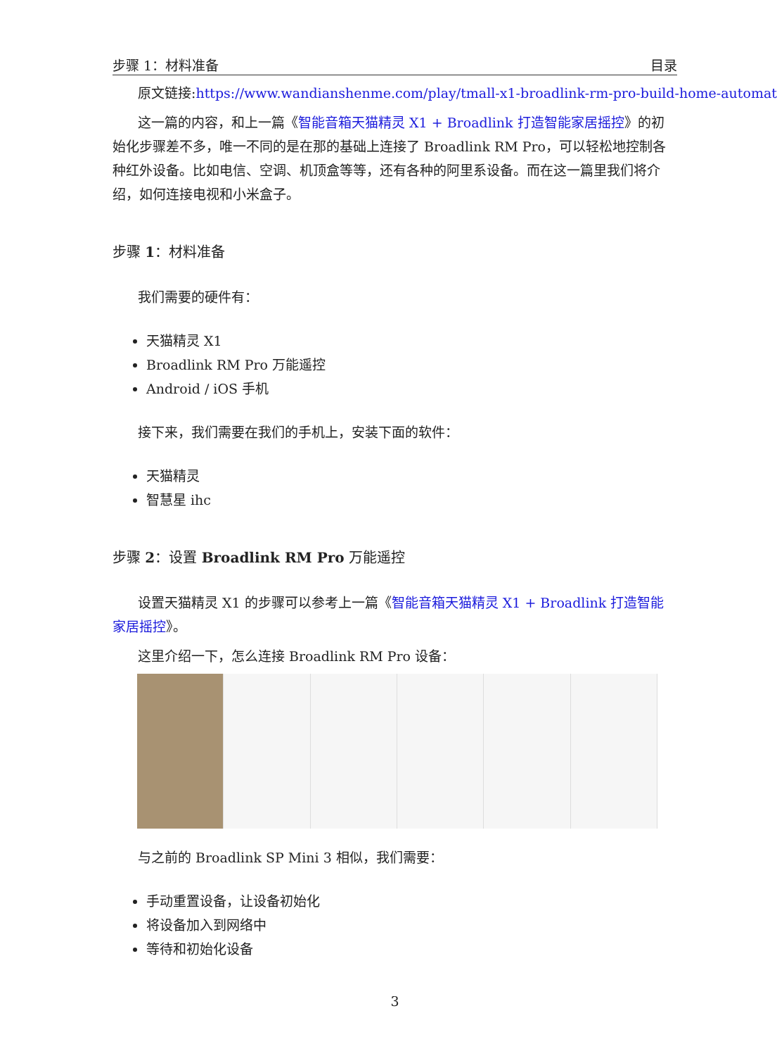步骤 1：材料准备 目录
原文链接:https://www.wandianshenme.com/play/tmall-x1-broadlink-rm-pro-build-home-automat
这一篇的内容，和上一篇《智能音箱天猫精灵 X1 + Broadlink 打造智能家居摇控》的初始化步骤差不多，唯一不同的是在那的基础上连接了 Broadlink RM Pro，可以轻松地控制各种红外设备。比如电信、空调、机顶盒等等，还有各种的阿里系设备。而在这一篇里我们将介绍，如何连接电视和小米盒子。
步骤 1：材料准备
我们需要的硬件有：
天猫精灵 X1
Broadlink RM Pro 万能遥控
Android / iOS 手机
接下来，我们需要在我们的手机上，安装下面的软件：
天猫精灵
智慧星 ihc
步骤 2：设置 Broadlink RM Pro 万能遥控
设置天猫精灵 X1 的步骤可以参考上一篇《智能音箱天猫精灵 X1 + Broadlink 打造智能家居摇控》。
这里介绍一下，怎么连接 Broadlink RM Pro 设备：
与之前的 Broadlink SP Mini 3 相似，我们需要：
手动重置设备，让设备初始化
将设备加入到网络中
等待和初始化设备
3